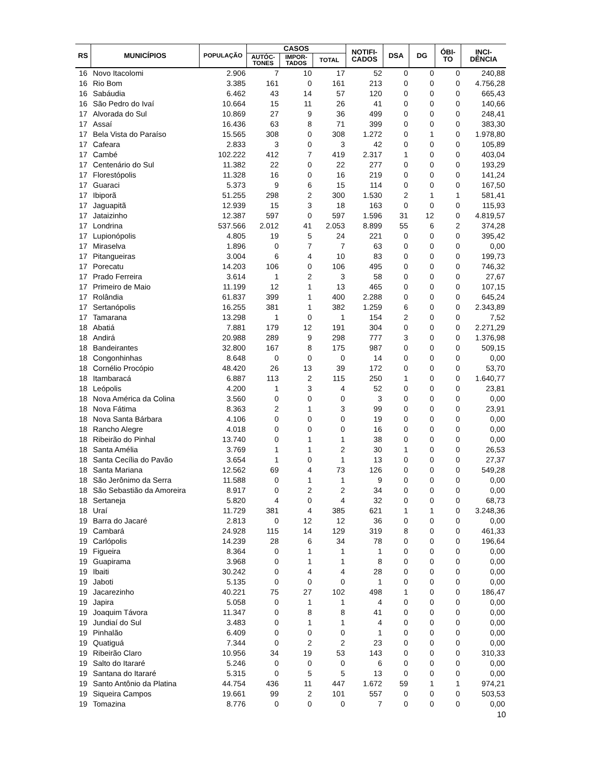| RS | MUNICÍPIOS | POPULAÇÃO | CASOS | | | NOTIFI- CADOS | DSA | DG | ÓBI- TO | INCI- DÊNCIA |
| --- | --- | --- | --- | --- | --- | --- | --- | --- | --- | --- |
| | | | AUTÓC- TONES | IMPOR- TADOS | TOTAL | | | | | |
| 16 | Novo Itacolomi | 2.906 | 7 | 10 | 17 | 52 | 0 | 0 | 0 | 240,88 |
| 16 | Rio Bom | 3.385 | 161 | 0 | 161 | 213 | 0 | 0 | 0 | 4.756,28 |
| 16 | Sabáudia | 6.462 | 43 | 14 | 57 | 120 | 0 | 0 | 0 | 665,43 |
| 16 | São Pedro do Ivaí | 10.664 | 15 | 11 | 26 | 41 | 0 | 0 | 0 | 140,66 |
| 17 | Alvorada do Sul | 10.869 | 27 | 9 | 36 | 499 | 0 | 0 | 0 | 248,41 |
| 17 | Assaí | 16.436 | 63 | 8 | 71 | 399 | 0 | 0 | 0 | 383,30 |
| 17 | Bela Vista do Paraíso | 15.565 | 308 | 0 | 308 | 1.272 | 0 | 1 | 0 | 1.978,80 |
| 17 | Cafeara | 2.833 | 3 | 0 | 3 | 42 | 0 | 0 | 0 | 105,89 |
| 17 | Cambé | 102.222 | 412 | 7 | 419 | 2.317 | 1 | 0 | 0 | 403,04 |
| 17 | Centenário do Sul | 11.382 | 22 | 0 | 22 | 277 | 0 | 0 | 0 | 193,29 |
| 17 | Florestópolis | 11.328 | 16 | 0 | 16 | 219 | 0 | 0 | 0 | 141,24 |
| 17 | Guaraci | 5.373 | 9 | 6 | 15 | 114 | 0 | 0 | 0 | 167,50 |
| 17 | Ibiporã | 51.255 | 298 | 2 | 300 | 1.530 | 2 | 1 | 1 | 581,41 |
| 17 | Jaguapitã | 12.939 | 15 | 3 | 18 | 163 | 0 | 0 | 0 | 115,93 |
| 17 | Jataizinho | 12.387 | 597 | 0 | 597 | 1.596 | 31 | 12 | 0 | 4.819,57 |
| 17 | Londrina | 537.566 | 2.012 | 41 | 2.053 | 8.899 | 55 | 6 | 2 | 374,28 |
| 17 | Lupionópolis | 4.805 | 19 | 5 | 24 | 221 | 0 | 0 | 0 | 395,42 |
| 17 | Miraselva | 1.896 | 0 | 7 | 7 | 63 | 0 | 0 | 0 | 0,00 |
| 17 | Pitangueiras | 3.004 | 6 | 4 | 10 | 83 | 0 | 0 | 0 | 199,73 |
| 17 | Porecatu | 14.203 | 106 | 0 | 106 | 495 | 0 | 0 | 0 | 746,32 |
| 17 | Prado Ferreira | 3.614 | 1 | 2 | 3 | 58 | 0 | 0 | 0 | 27,67 |
| 17 | Primeiro de Maio | 11.199 | 12 | 1 | 13 | 465 | 0 | 0 | 0 | 107,15 |
| 17 | Rolândia | 61.837 | 399 | 1 | 400 | 2.288 | 0 | 0 | 0 | 645,24 |
| 17 | Sertanópolis | 16.255 | 381 | 1 | 382 | 1.259 | 6 | 0 | 0 | 2.343,89 |
| 17 | Tamarana | 13.298 | 1 | 0 | 1 | 154 | 2 | 0 | 0 | 7,52 |
| 18 | Abatiá | 7.881 | 179 | 12 | 191 | 304 | 0 | 0 | 0 | 2.271,29 |
| 18 | Andirá | 20.988 | 289 | 9 | 298 | 777 | 3 | 0 | 0 | 1.376,98 |
| 18 | Bandeirantes | 32.800 | 167 | 8 | 175 | 987 | 0 | 0 | 0 | 509,15 |
| 18 | Congonhinhas | 8.648 | 0 | 0 | 0 | 14 | 0 | 0 | 0 | 0,00 |
| 18 | Cornélio Procópio | 48.420 | 26 | 13 | 39 | 172 | 0 | 0 | 0 | 53,70 |
| 18 | Itambaracá | 6.887 | 113 | 2 | 115 | 250 | 1 | 0 | 0 | 1.640,77 |
| 18 | Leópolis | 4.200 | 1 | 3 | 4 | 52 | 0 | 0 | 0 | 23,81 |
| 18 | Nova América da Colina | 3.560 | 0 | 0 | 0 | 3 | 0 | 0 | 0 | 0,00 |
| 18 | Nova Fátima | 8.363 | 2 | 1 | 3 | 99 | 0 | 0 | 0 | 23,91 |
| 18 | Nova Santa Bárbara | 4.106 | 0 | 0 | 0 | 19 | 0 | 0 | 0 | 0,00 |
| 18 | Rancho Alegre | 4.018 | 0 | 0 | 0 | 16 | 0 | 0 | 0 | 0,00 |
| 18 | Ribeirão do Pinhal | 13.740 | 0 | 1 | 1 | 38 | 0 | 0 | 0 | 0,00 |
| 18 | Santa Amélia | 3.769 | 1 | 1 | 2 | 30 | 1 | 0 | 0 | 26,53 |
| 18 | Santa Cecília do Pavão | 3.654 | 1 | 0 | 1 | 13 | 0 | 0 | 0 | 27,37 |
| 18 | Santa Mariana | 12.562 | 69 | 4 | 73 | 126 | 0 | 0 | 0 | 549,28 |
| 18 | São Jerônimo da Serra | 11.588 | 0 | 1 | 1 | 9 | 0 | 0 | 0 | 0,00 |
| 18 | São Sebastião da Amoreira | 8.917 | 0 | 2 | 2 | 34 | 0 | 0 | 0 | 0,00 |
| 18 | Sertaneja | 5.820 | 4 | 0 | 4 | 32 | 0 | 0 | 0 | 68,73 |
| 18 | Uraí | 11.729 | 381 | 4 | 385 | 621 | 1 | 1 | 0 | 3.248,36 |
| 19 | Barra do Jacaré | 2.813 | 0 | 12 | 12 | 36 | 0 | 0 | 0 | 0,00 |
| 19 | Cambará | 24.928 | 115 | 14 | 129 | 319 | 8 | 0 | 0 | 461,33 |
| 19 | Carlópolis | 14.239 | 28 | 6 | 34 | 78 | 0 | 0 | 0 | 196,64 |
| 19 | Figueira | 8.364 | 0 | 1 | 1 | 1 | 0 | 0 | 0 | 0,00 |
| 19 | Guapirama | 3.968 | 0 | 1 | 1 | 8 | 0 | 0 | 0 | 0,00 |
| 19 | Ibaiti | 30.242 | 0 | 4 | 4 | 28 | 0 | 0 | 0 | 0,00 |
| 19 | Jaboti | 5.135 | 0 | 0 | 0 | 1 | 0 | 0 | 0 | 0,00 |
| 19 | Jacarezinho | 40.221 | 75 | 27 | 102 | 498 | 1 | 0 | 0 | 186,47 |
| 19 | Japira | 5.058 | 0 | 1 | 1 | 4 | 0 | 0 | 0 | 0,00 |
| 19 | Joaquim Távora | 11.347 | 0 | 8 | 8 | 41 | 0 | 0 | 0 | 0,00 |
| 19 | Jundiaí do Sul | 3.483 | 0 | 1 | 1 | 4 | 0 | 0 | 0 | 0,00 |
| 19 | Pinhalão | 6.409 | 0 | 0 | 0 | 1 | 0 | 0 | 0 | 0,00 |
| 19 | Quatiguá | 7.344 | 0 | 2 | 2 | 23 | 0 | 0 | 0 | 0,00 |
| 19 | Ribeirão Claro | 10.956 | 34 | 19 | 53 | 143 | 0 | 0 | 0 | 310,33 |
| 19 | Salto do Itararé | 5.246 | 0 | 0 | 0 | 6 | 0 | 0 | 0 | 0,00 |
| 19 | Santana do Itararé | 5.315 | 0 | 5 | 5 | 13 | 0 | 0 | 0 | 0,00 |
| 19 | Santo Antônio da Platina | 44.754 | 436 | 11 | 447 | 1.672 | 59 | 1 | 1 | 974,21 |
| 19 | Siqueira Campos | 19.661 | 99 | 2 | 101 | 557 | 0 | 0 | 0 | 503,53 |
| 19 | Tomazina | 8.776 | 0 | 0 | 0 | 7 | 0 | 0 | 0 | 0,00 |
10